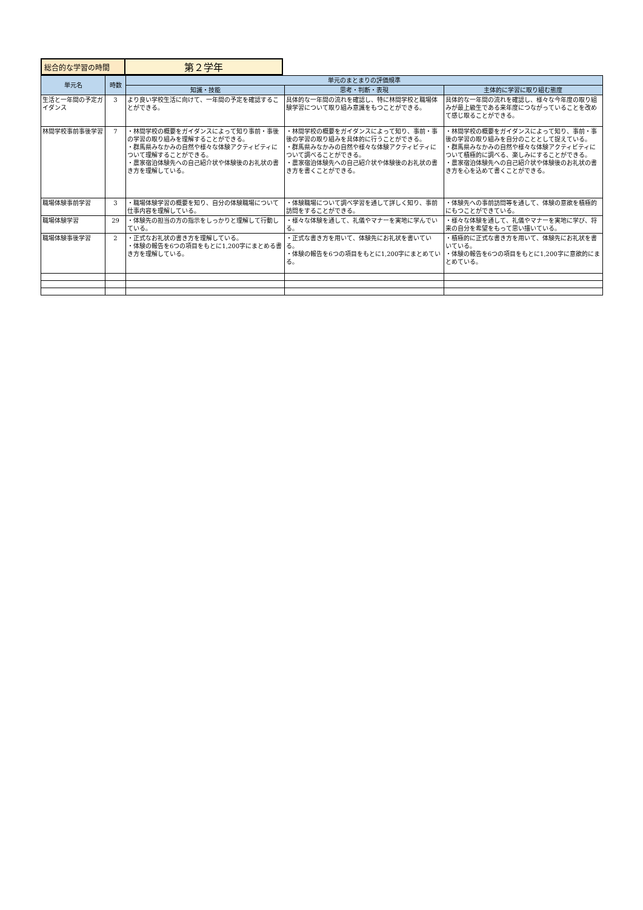| 総合的な学習の時間 | 第２学年 |
| 単元名 | 時数 | 単元のまとまりの評価規準 | | |
| --- | --- | --- | --- | --- |
| | | 知識・技能 | 思考・判断・表現 | 主体的に学習に取り組む態度 |
| 生活と一年間の予定ガイダンス | 3 | より良い学校生活に向けて、一年間の予定を確認することができる。 | 具体的な一年間の流れを確認し、特に林間学校と職場体験学習について取り組み意識をもつことができる。 | 具体的な一年間の流れを確認し、様々な今年度の取り組みが最上級生である来年度につながっていることを改めて感じ取ることができる。 |
| 林間学校事前事後学習 | 7 | ・林間学校の概要をガイダンスによって知り事前・事後の学習の取り組みを理解することができる。 ・群馬県みなかみの自然や様々な体験アクティビティについて理解することができる。 ・農家宿泊体験先への自己紹介状や体験後のお礼状の書き方を理解している。 | ・林間学校の概要をガイダンスによって知り、事前・事後の学習の取り組みを具体的に行うことができる。 ・群馬県みなかみの自然や様々な体験アクティビティについて調べることができる。 ・農家宿泊体験先への自己紹介状や体験後のお礼状の書き方を書くことができる。 | ・林間学校の概要をガイダンスによって知り、事前・事後の学習の取り組みを自分のこととして捉えている。 ・群馬県みなかみの自然や様々な体験アクティビティについて積極的に調べる、楽しみにすることができる。 ・農家宿泊体験先への自己紹介状や体験後のお礼状の書き方を心を込めて書くことができる。 |
| 職場体験事前学習 | 3 | ・職場体験学習の概要を知り、自分の体験職場について仕事内容を理解している。 | ・体験職場について調べ学習を通して詳しく知り、事前訪問をすることができる。 | ・体験先への事前訪問等を通して、体験の意欲を積極的にもつことができている。 |
| 職場体験学習 | 29 | ・体験先の担当の方の指示をしっかりと理解して行動している。 | ・様々な体験を通して、礼儀やマナーを実地に学んでいる。 | ・様々な体験を通して、礼儀やマナーを実地に学び、将来の自分を希望をもって思い描いている。 |
| 職場体験事後学習 | 2 | ・正式なお礼状の書き方を理解している。 ・体験の報告を6つの項目をもとに1,200字にまとめる書き方を理解している。 | ・正式な書き方を用いて、体験先にお礼状を書いている。 ・体験の報告を6つの項目をもとに1,200字にまとめている。 | ・積極的に正式な書き方を用いて、体験先にお礼状を書いている。 ・体験の報告を6つの項目をもとに1,200字に意欲的にまとめている。 |